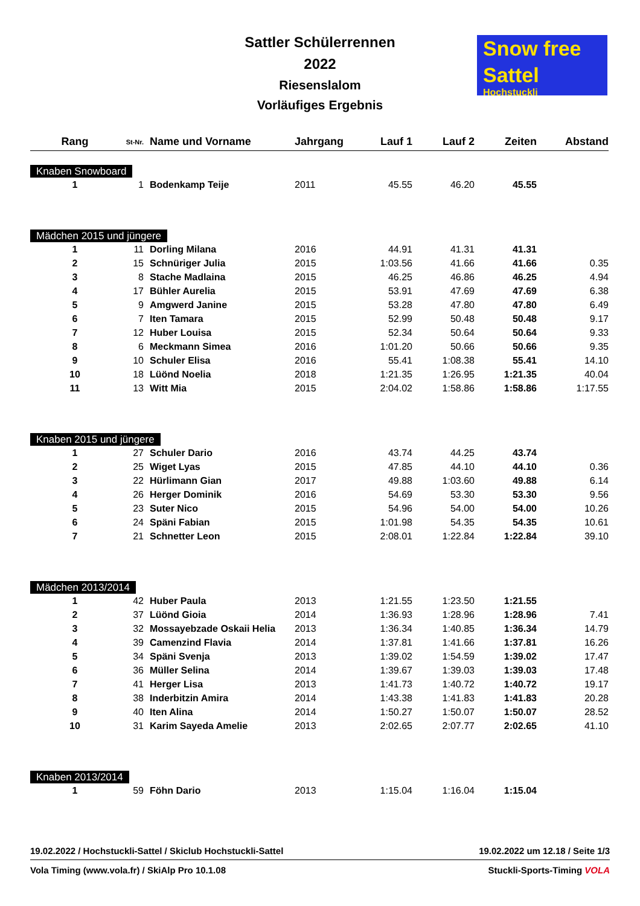Sattler Schülerrennen
2022
Riesenslalom
Vorläufiges Ergebnis
Snow free
Sattel
Hochstuckli
| Rang | St-Nr. | Name und Vorname | Jahrgang | Lauf 1 | Lauf 2 | Zeiten | Abstand |
| --- | --- | --- | --- | --- | --- | --- | --- |
| Knaben Snowboard | | | | | | | |
| 1 | 1 | Bodenkamp Teije | 2011 | 45.55 | 46.20 | 45.55 | |
| Mädchen 2015 und jüngere | | | | | | | |
| 1 | 11 | Dorling Milana | 2016 | 44.91 | 41.31 | 41.31 | |
| 2 | 15 | Schnüriger Julia | 2015 | 1:03.56 | 41.66 | 41.66 | 0.35 |
| 3 | 8 | Stache Madlaina | 2015 | 46.25 | 46.86 | 46.25 | 4.94 |
| 4 | 17 | Bühler Aurelia | 2015 | 53.91 | 47.69 | 47.69 | 6.38 |
| 5 | 9 | Amgwerd Janine | 2015 | 53.28 | 47.80 | 47.80 | 6.49 |
| 6 | 7 | Iten Tamara | 2015 | 52.99 | 50.48 | 50.48 | 9.17 |
| 7 | 12 | Huber Louisa | 2015 | 52.34 | 50.64 | 50.64 | 9.33 |
| 8 | 6 | Meckmann Simea | 2016 | 1:01.20 | 50.66 | 50.66 | 9.35 |
| 9 | 10 | Schuler Elisa | 2016 | 55.41 | 1:08.38 | 55.41 | 14.10 |
| 10 | 18 | Lüönd Noelia | 2018 | 1:21.35 | 1:26.95 | 1:21.35 | 40.04 |
| 11 | 13 | Witt Mia | 2015 | 2:04.02 | 1:58.86 | 1:58.86 | 1:17.55 |
| Knaben 2015 und jüngere | | | | | | | |
| 1 | 27 | Schuler Dario | 2016 | 43.74 | 44.25 | 43.74 | |
| 2 | 25 | Wiget Lyas | 2015 | 47.85 | 44.10 | 44.10 | 0.36 |
| 3 | 22 | Hürlimann Gian | 2017 | 49.88 | 1:03.60 | 49.88 | 6.14 |
| 4 | 26 | Herger Dominik | 2016 | 54.69 | 53.30 | 53.30 | 9.56 |
| 5 | 23 | Suter Nico | 2015 | 54.96 | 54.00 | 54.00 | 10.26 |
| 6 | 24 | Späni Fabian | 2015 | 1:01.98 | 54.35 | 54.35 | 10.61 |
| 7 | 21 | Schnetter Leon | 2015 | 2:08.01 | 1:22.84 | 1:22.84 | 39.10 |
| Mädchen 2013/2014 | | | | | | | |
| 1 | 42 | Huber Paula | 2013 | 1:21.55 | 1:23.50 | 1:21.55 | |
| 2 | 37 | Lüönd Gioia | 2014 | 1:36.93 | 1:28.96 | 1:28.96 | 7.41 |
| 3 | 32 | Mossayebzade Oskaii Helia | 2013 | 1:36.34 | 1:40.85 | 1:36.34 | 14.79 |
| 4 | 39 | Camenzind Flavia | 2014 | 1:37.81 | 1:41.66 | 1:37.81 | 16.26 |
| 5 | 34 | Späni Svenja | 2013 | 1:39.02 | 1:54.59 | 1:39.02 | 17.47 |
| 6 | 36 | Müller Selina | 2014 | 1:39.67 | 1:39.03 | 1:39.03 | 17.48 |
| 7 | 41 | Herger Lisa | 2013 | 1:41.73 | 1:40.72 | 1:40.72 | 19.17 |
| 8 | 38 | Inderbitzin Amira | 2014 | 1:43.38 | 1:41.83 | 1:41.83 | 20.28 |
| 9 | 40 | Iten Alina | 2014 | 1:50.27 | 1:50.07 | 1:50.07 | 28.52 |
| 10 | 31 | Karim Sayeda Amelie | 2013 | 2:02.65 | 2:07.77 | 2:02.65 | 41.10 |
| Knaben 2013/2014 | | | | | | | |
| 1 | 59 | Föhn Dario | 2013 | 1:15.04 | 1:16.04 | 1:15.04 | |
19.02.2022 / Hochstuckli-Sattel / Skiclub Hochstuckli-Sattel 19.02.2022 um 12.18 / Seite 1/3
Vola Timing (www.vola.fr) / SkiAlp Pro 10.1.08 Stuckli-Sports-Timing VOLA